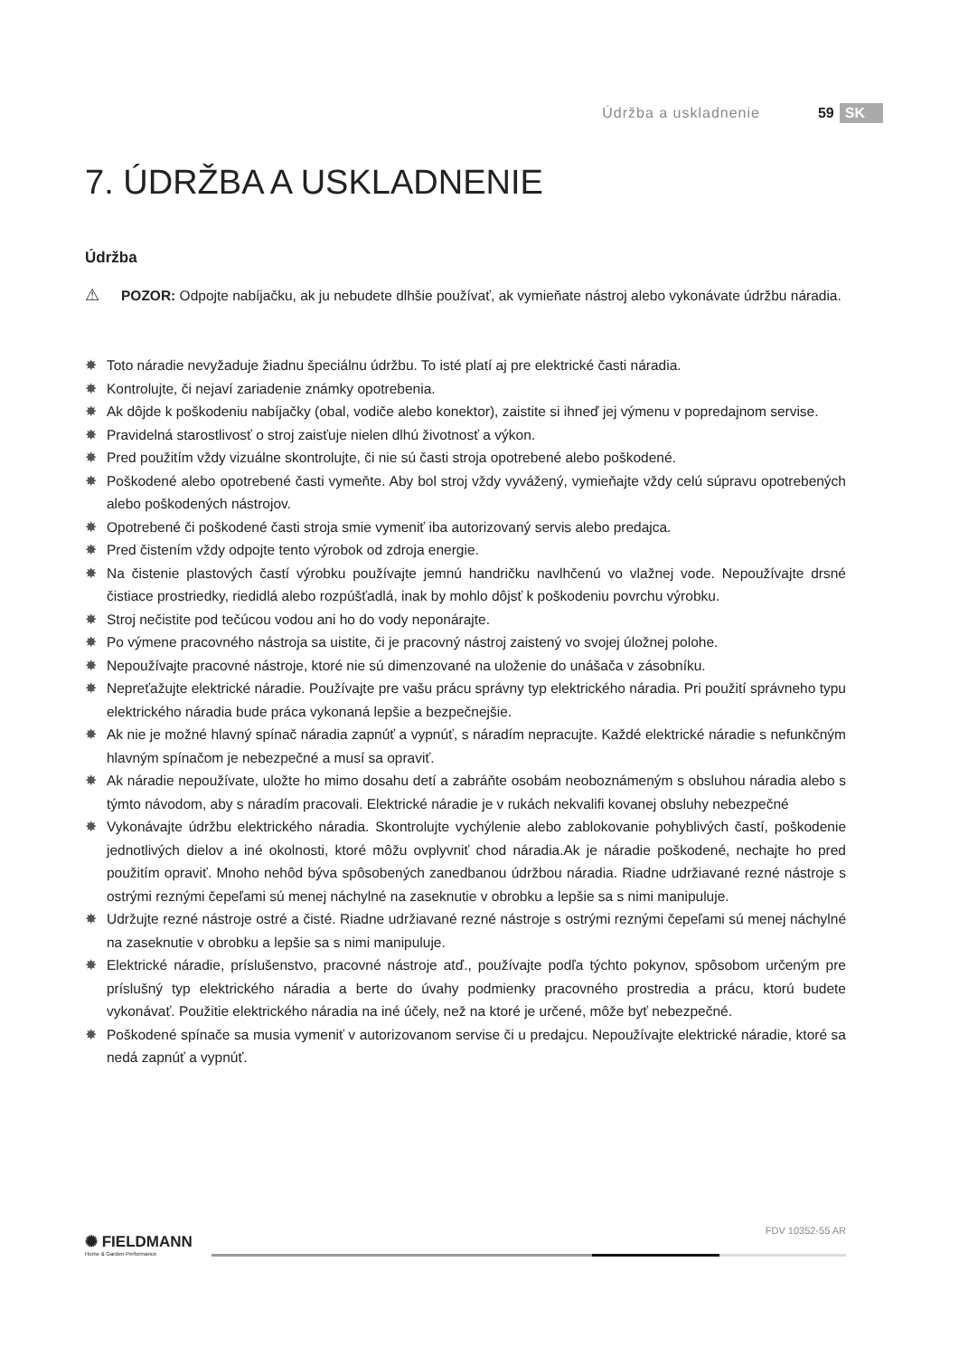Údržba a uskladnenie 59 SK
7. ÚDRŽBA A USKLADNENIE
Údržba
⚠
POZOR: Odpojte nabíjačku, ak ju nebudete dlhšie používať, ak vymieňate nástroj alebo vykonávate údržbu náradia.
✸ Toto náradie nevyžaduje žiadnu špeciálnu údržbu. To isté platí aj pre elektrické časti náradia.
✸ Kontrolujte, či nejaví zariadenie známky opotrebenia.
✸ Ak dôjde k poškodeniu nabíjačky (obal, vodiče alebo konektor), zaistite si ihneď jej výmenu v popredajnom servise.
✸ Pravidelná starostlivosť o stroj zaisťuje nielen dlhú životnosť a výkon.
✸ Pred použitím vždy vizuálne skontrolujte, či nie sú časti stroja opotrebené alebo poškodené.
✸ Poškodené alebo opotrebené časti vymeňte. Aby bol stroj vždy vyvážený, vymieňajte vždy celú súpravu opotrebených alebo poškodených nástrojov.
✸ Opotrebené či poškodené časti stroja smie vymeniť iba autorizovaný servis alebo predajca.
✸ Pred čistením vždy odpojte tento výrobok od zdroja energie.
✸ Na čistenie plastových častí výrobku používajte jemnú handričku navlhčenú vo vlažnej vode. Nepoužívajte drsné čistiace prostriedky, riedidlá alebo rozpúšťadlá, inak by mohlo dôjsť k poškodeniu povrchu výrobku.
✸ Stroj nečistite pod tečúcou vodou ani ho do vody neponárajte.
✸ Po výmene pracovného nástroja sa uistite, či je pracovný nástroj zaistený vo svojej úložnej polohe.
✸ Nepoužívajte pracovné nástroje, ktoré nie sú dimenzované na uloženie do unášača v zásobníku.
✸ Nepreťažujte elektrické náradie. Používajte pre vašu prácu správny typ elektrického náradia. Pri použití správneho typu elektrického náradia bude práca vykonaná lepšie a bezpečnejšie.
✸ Ak nie je možné hlavný spínač náradia zapnúť a vypnúť, s náradím nepracujte. Každé elektrické náradie s nefunkčným hlavným spínačom je nebezpečné a musí sa opraviť.
✸ Ak náradie nepoužívate, uložte ho mimo dosahu detí a zabráňte osobám neoboznámeným s obsluhou náradia alebo s týmto návodom, aby s náradím pracovali. Elektrické náradie je v rukách nekvalifi kovanej obsluhy nebezpečné
✸ Vykonávajte údržbu elektrického náradia. Skontrolujte vychýlenie alebo zablokovanie pohyblivých častí, poškodenie jednotlivých dielov a iné okolnosti, ktoré môžu ovplyvniť chod náradia.Ak je náradie poškodené, nechajte ho pred použitím opraviť. Mnoho nehôd býva spôsobených zanedbanou údržbou náradia. Riadne udržiavané rezné nástroje s ostrými reznými čepeľami sú menej náchylné na zaseknutie v obrobku a lepšie sa s nimi manipuluje.
✸ Udržujte rezné nástroje ostré a čisté. Riadne udržiavané rezné nástroje s ostrými reznými čepeľami sú menej náchylné na zaseknutie v obrobku a lepšie sa s nimi manipuluje.
✸ Elektrické náradie, príslušenstvo, pracovné nástroje atď., používajte podľa týchto pokynov, spôsobom určeným pre príslušný typ elektrického náradia a berte do úvahy podmienky pracovného prostredia a prácu, ktorú budete vykonávať. Použitie elektrického náradia na iné účely, než na ktoré je určené, môže byť nebezpečné.
✸ Poškodené spínače sa musia vymeniť v autorizovanom servise či u predajcu. Nepoužívajte elektrické náradie, ktoré sa nedá zapnúť a vypnúť.
✺ FIELDMANN
Home & Garden Performance
FDV 10352-55 AR